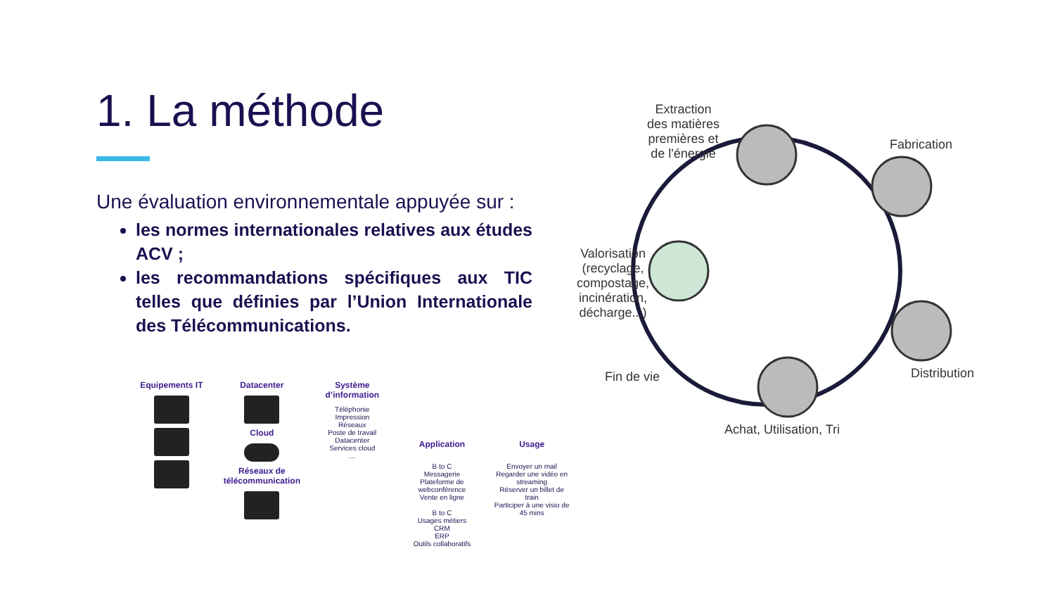1. La méthode
Une évaluation environnementale appuyée sur :
les normes internationales relatives aux études ACV ;
les recommandations spécifiques aux TIC telles que définies par l’Union Internationale des Télécommunications.
Equipements IT Datacenter
Cloud
Réseaux de télécommunication
Système d’information
Téléphonie
Impression
Réseaux
Poste de travail
Datacenter
Services cloud
…
Application
B to C
Messagerie
Plateforme de webconférence
Vente en ligne
B to C
Usages métiers
CRM
ERP
Outils collaboratifs
Usage
Envoyer un mail
Regarder une vidéo en streaming
Réserver un billet de train
Participer à une visio de 45 mins
Extraction
des matières
premières et
de l'énergie
Fabrication
Distribution
Achat, Utilisation, Tri
Fin de vie
Valorisation
(recyclage,
compostage,
incinération,
décharge...)